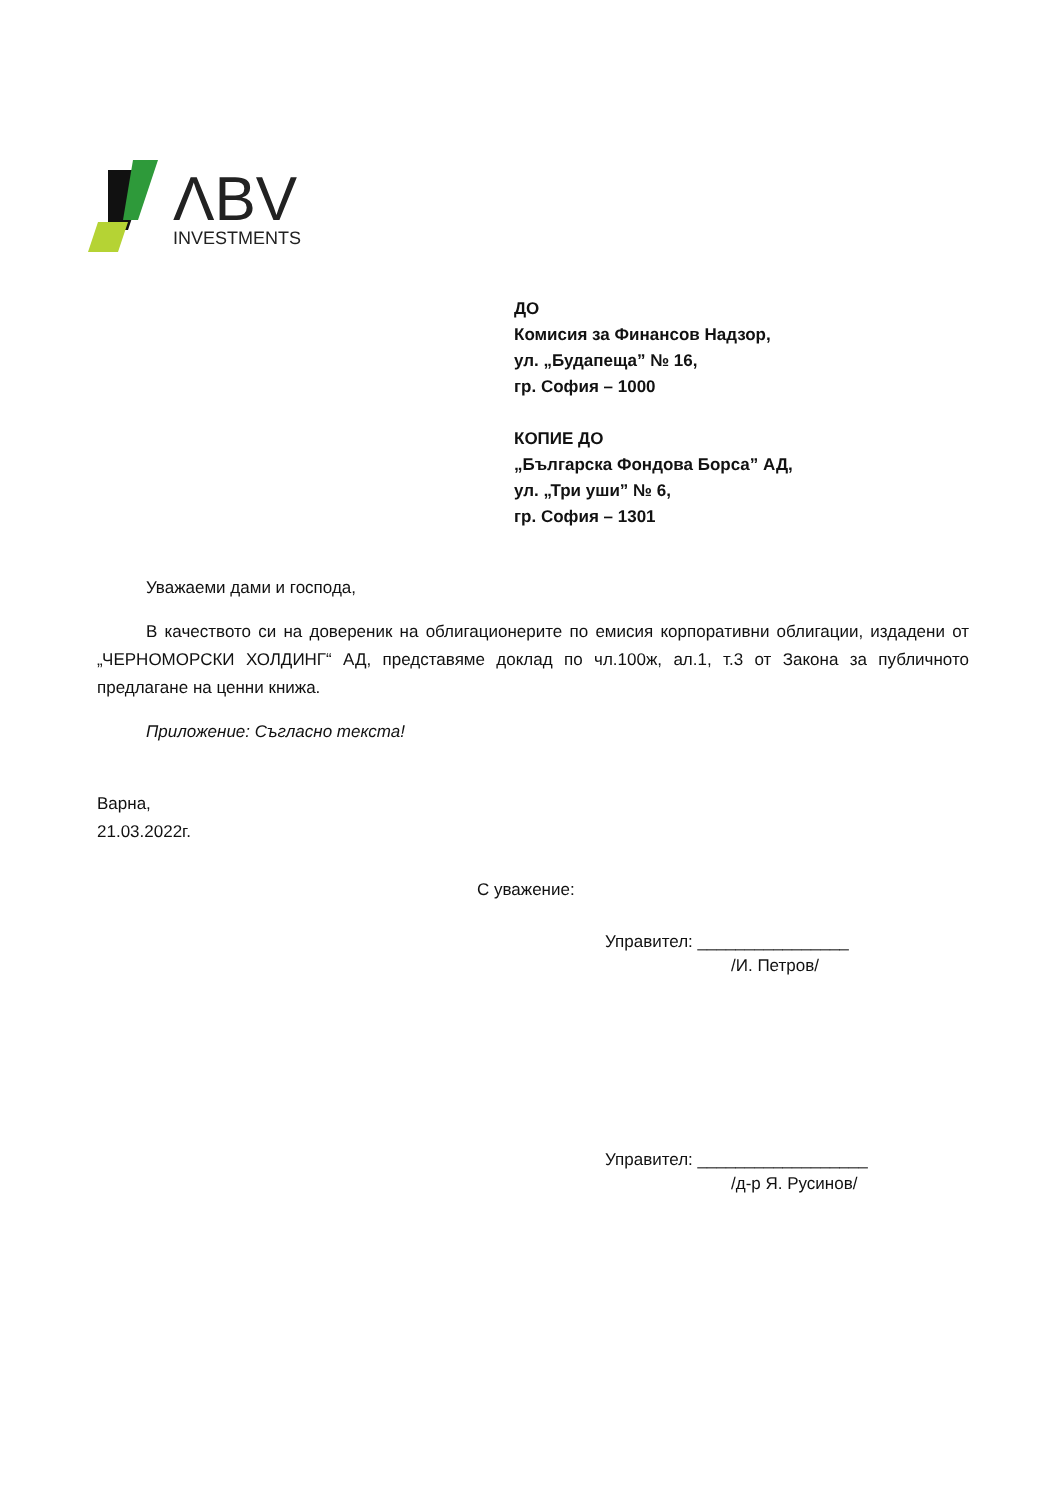ΛBV
INVESTMENTS
ДО
Комисия за Финансов Надзор,
ул. „Будапеща” № 16,
гр. София – 1000
КОПИЕ ДО
„Българска Фондова Борса” АД,
ул. „Три уши” № 6,
гр. София – 1301
Уважаеми дами и господа,
В качеството си на довереник на облигационерите по емисия корпоративни облигации, издадени от „ЧЕРНОМОРСКИ ХОЛДИНГ“ АД, представяме доклад по чл.100ж, ал.1, т.3 от Закона за публичното предлагане на ценни книжа.
Приложение: Съгласно текста!
Варна,
21.03.2022г.
С уважение:
Управител: ________________
/И. Петров/
Управител: __________________
/д-р Я. Русинов/